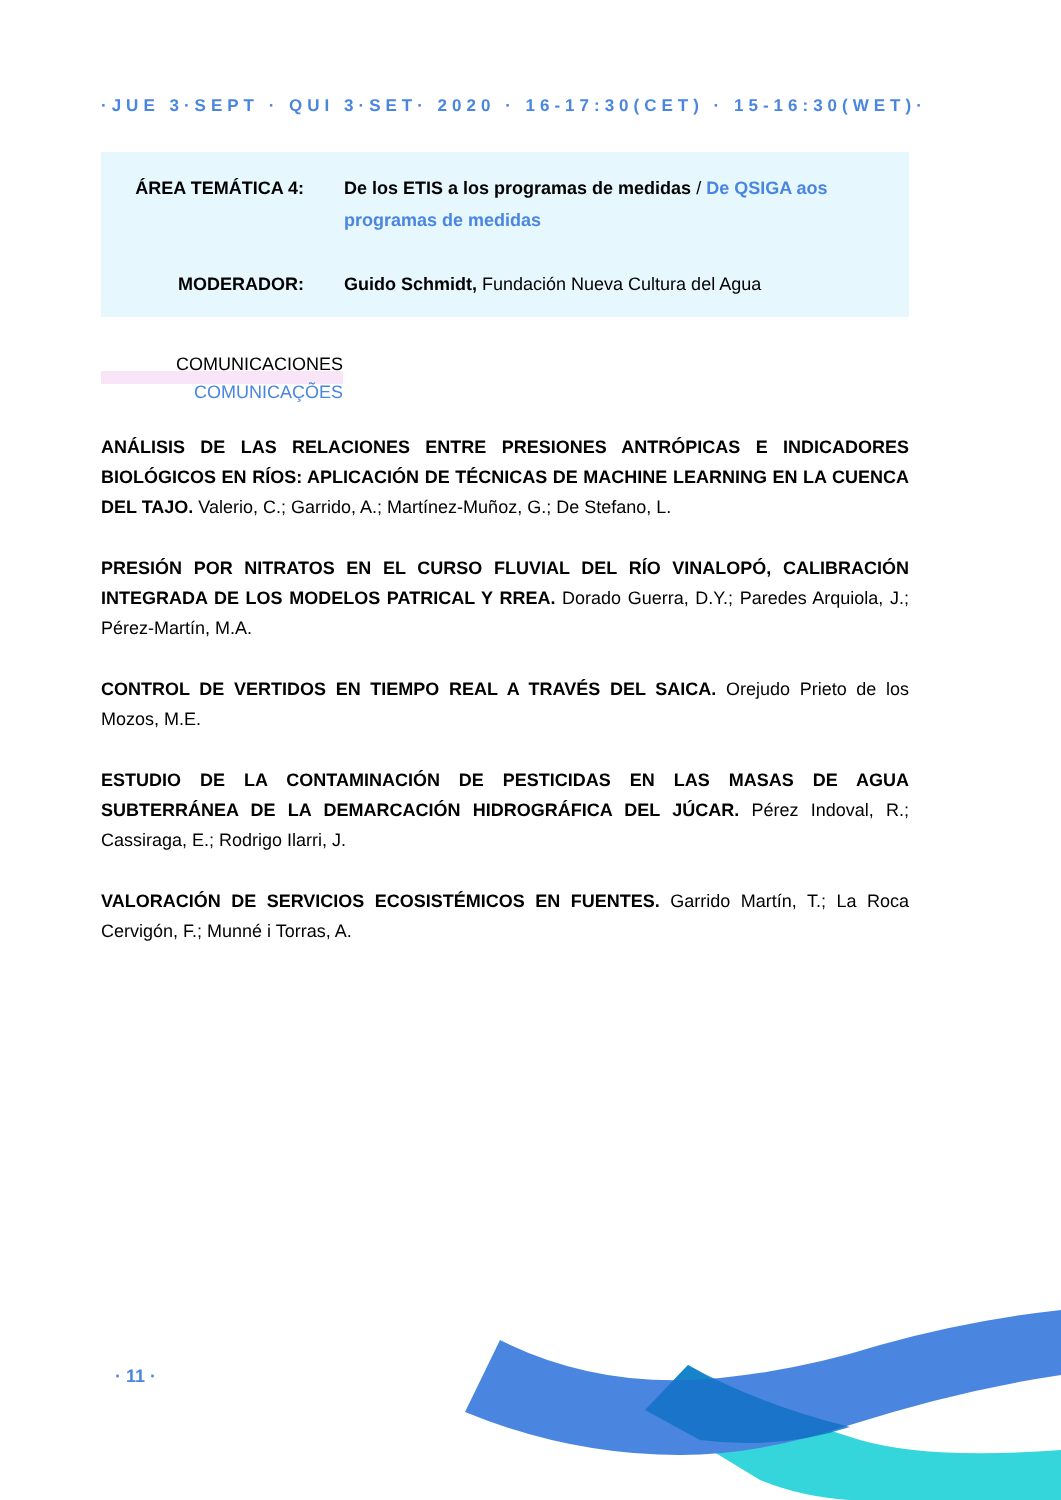·JUE 3·SEPT · QUI 3·SET· 2020 · 16-17:30(CET) · 15-16:30(WET)·
ÁREA TEMÁTICA 4: De los ETIS a los programas de medidas / De QSIGA aos programas de medidas
MODERADOR: Guido Schmidt, Fundación Nueva Cultura del Agua
COMUNICACIONES
COMUNICAÇÕES
ANÁLISIS DE LAS RELACIONES ENTRE PRESIONES ANTRÓPICAS E INDICADORES BIOLÓGICOS EN RÍOS: APLICACIÓN DE TÉCNICAS DE MACHINE LEARNING EN LA CUENCA DEL TAJO. Valerio, C.; Garrido, A.; Martínez-Muñoz, G.; De Stefano, L.
PRESIÓN POR NITRATOS EN EL CURSO FLUVIAL DEL RÍO VINALOPÓ, CALIBRACIÓN INTEGRADA DE LOS MODELOS PATRICAL Y RREA. Dorado Guerra, D.Y.; Paredes Arquiola, J.; Pérez-Martín, M.A.
CONTROL DE VERTIDOS EN TIEMPO REAL A TRAVÉS DEL SAICA. Orejudo Prieto de los Mozos, M.E.
ESTUDIO DE LA CONTAMINACIÓN DE PESTICIDAS EN LAS MASAS DE AGUA SUBTERRÁNEA DE LA DEMARCACIÓN HIDROGRÁFICA DEL JÚCAR. Pérez Indoval, R.; Cassiraga, E.; Rodrigo Ilarri, J.
VALORACIÓN DE SERVICIOS ECOSISTÉMICOS EN FUENTES. Garrido Martín, T.; La Roca Cervigón, F.; Munné i Torras, A.
· 11 ·